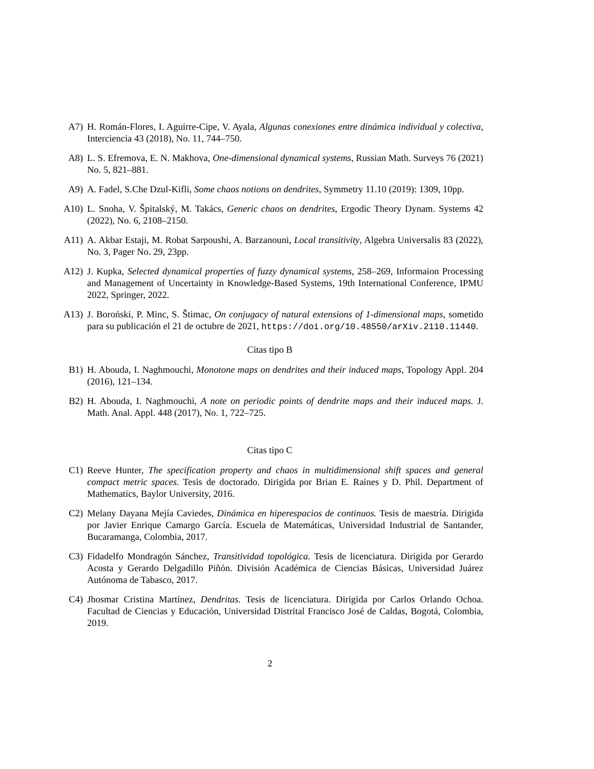A7) H. Román-Flores, I. Aguirre-Cipe, V. Ayala, Algunas conexiones entre dinámica individual y colectiva, Interciencia 43 (2018), No. 11, 744–750.
A8) L. S. Efremova, E. N. Makhova, One-dimensional dynamical systems, Russian Math. Surveys 76 (2021) No. 5, 821–881.
A9) A. Fadel, S.Che Dzul-Kifli, Some chaos notions on dendrites, Symmetry 11.10 (2019): 1309, 10pp.
A10) L. Snoha, V. Špitalský, M. Takács, Generic chaos on dendrites, Ergodic Theory Dynam. Systems 42 (2022), No. 6, 2108–2150.
A11) A. Akbar Estaji, M. Robat Sarpoushi, A. Barzanouni, Local transitivity, Algebra Universalis 83 (2022), No. 3, Pager No. 29, 23pp.
A12) J. Kupka, Selected dynamical properties of fuzzy dynamical systems, 258–269, Informaion Processing and Management of Uncertainty in Knowledge-Based Systems, 19th International Conference, IPMU 2022, Springer, 2022.
A13) J. Boroński, P. Minc, S. Štimac, On conjugacy of natural extensions of 1-dimensional maps, sometido para su publicación el 21 de octubre de 2021, https://doi.org/10.48550/arXiv.2110.11440.
Citas tipo B
B1) H. Abouda, I. Naghmouchi, Monotone maps on dendrites and their induced maps, Topology Appl. 204 (2016), 121–134.
B2) H. Abouda, I. Naghmouchi, A note on periodic points of dendrite maps and their induced maps. J. Math. Anal. Appl. 448 (2017), No. 1, 722–725.
Citas tipo C
C1) Reeve Hunter, The specification property and chaos in multidimensional shift spaces and general compact metric spaces. Tesis de doctorado. Dirigida por Brian E. Raines y D. Phil. Department of Mathematics, Baylor University, 2016.
C2) Melany Dayana Mejía Caviedes, Dinámica en hiperespacios de continuos. Tesis de maestría. Dirigida por Javier Enrique Camargo García. Escuela de Matemáticas, Universidad Industrial de Santander, Bucaramanga, Colombia, 2017.
C3) Fidadelfo Mondragón Sánchez, Transitividad topológica. Tesis de licenciatura. Dirigida por Gerardo Acosta y Gerardo Delgadillo Piñón. División Académica de Ciencias Básicas, Universidad Juárez Autónoma de Tabasco, 2017.
C4) Jhosmar Cristina Martínez, Dendritas. Tesis de licenciatura. Dirigida por Carlos Orlando Ochoa. Facultad de Ciencias y Educación, Universidad Distrital Francisco José de Caldas, Bogotá, Colombia, 2019.
2